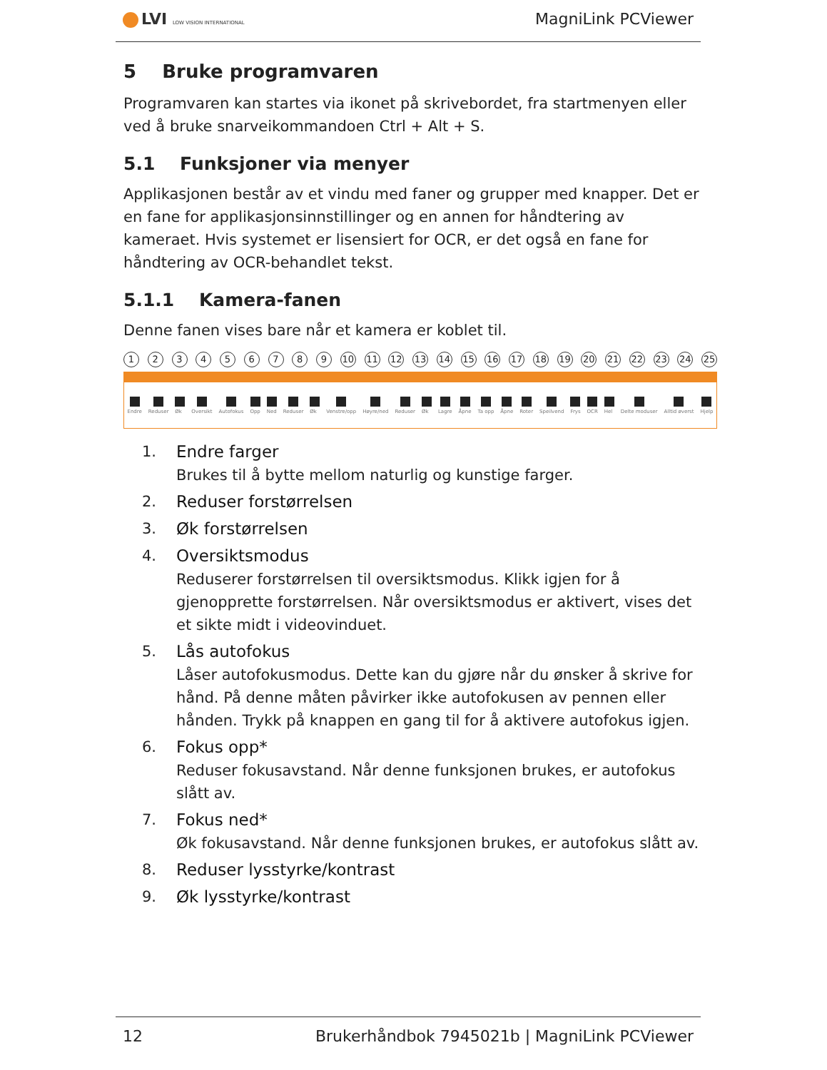LVI LOW VISION INTERNATIONAL MagniLink PCViewer
5 Bruke programvaren
Programvaren kan startes via ikonet på skrivebordet, fra startmenyen eller ved å bruke snarveikommandoen Ctrl + Alt + S.
5.1 Funksjoner via menyer
Applikasjonen består av et vindu med faner og grupper med knapper. Det er en fane for applikasjonsinnstillinger og en annen for håndtering av kameraet. Hvis systemet er lisensiert for OCR, er det også en fane for håndtering av OCR-behandlet tekst.
5.1.1 Kamera-fanen
Denne fanen vises bare når et kamera er koblet til.
1 2 3 4 5 6 7 8 9 10 11 12 13 14 15 16 17 18 19 20 21 22 23 24 25
Endre Reduser Øk Oversikt Autofokus Opp Ned Reduser Øk Venstre/opp Høyre/ned Reduser Øk Lagre Åpne Ta opp Åpne Roter Speilvend Frys OCR Hel Delte moduser Alltid øverst Hjelp
1. Endre farger
Brukes til å bytte mellom naturlig og kunstige farger.
2. Reduser forstørrelsen
3. Øk forstørrelsen
4. Oversiktsmodus
Reduserer forstørrelsen til oversiktsmodus. Klikk igjen for å gjenopprette forstørrelsen. Når oversiktsmodus er aktivert, vises det et sikte midt i videovinduet.
5. Lås autofokus
Låser autofokusmodus. Dette kan du gjøre når du ønsker å skrive for hånd. På denne måten påvirker ikke autofokusen av pennen eller hånden. Trykk på knappen en gang til for å aktivere autofokus igjen.
6. Fokus opp*
Reduser fokusavstand. Når denne funksjonen brukes, er autofokus slått av.
7. Fokus ned*
Øk fokusavstand. Når denne funksjonen brukes, er autofokus slått av.
8. Reduser lysstyrke/kontrast
9. Øk lysstyrke/kontrast
12 Brukerhåndbok 7945021b | MagniLink PCViewer